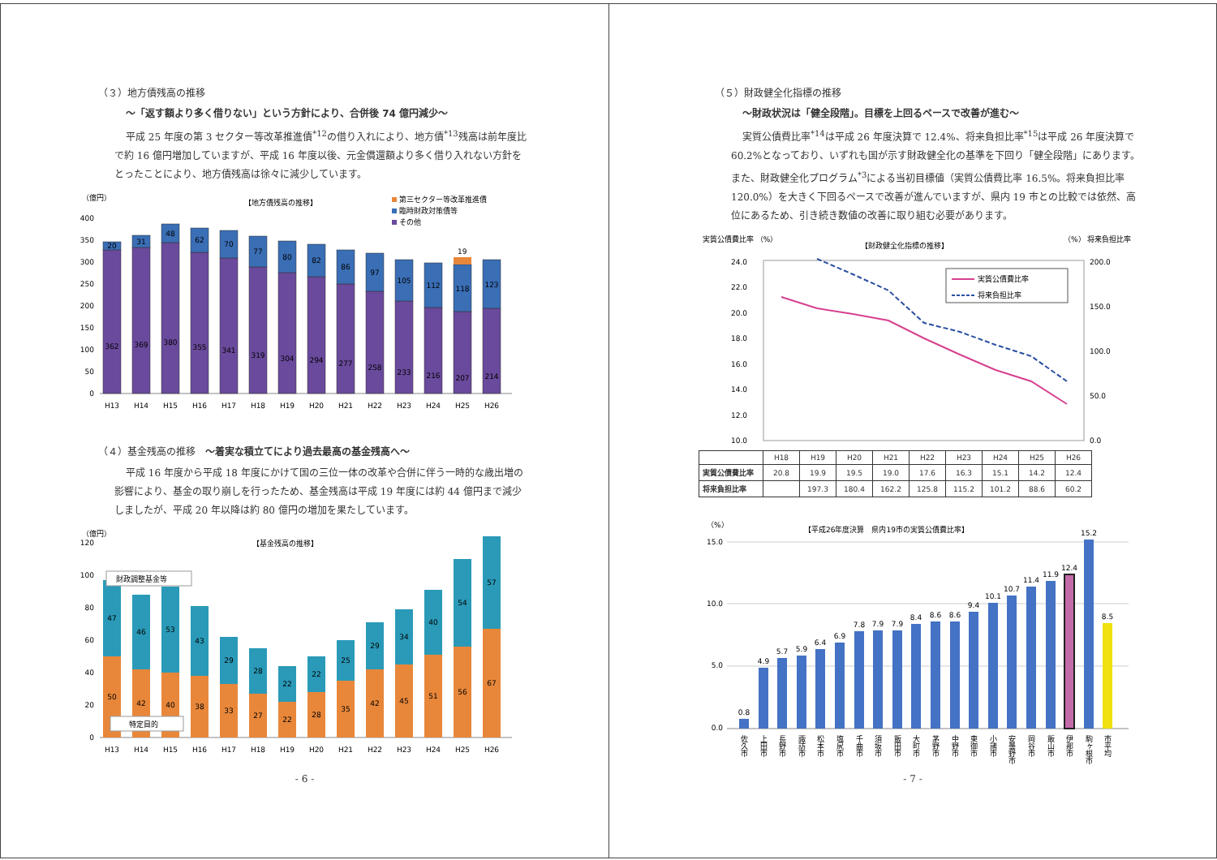（３）地方債残高の推移
～「返す額より多く借りない」という方針により、合併後 74 億円減少～
平成 25 年度の第 3 セクター等改革推進債<sup>*12</sup>の借り入れにより、地方債<sup>*13</sup>残高は前年度比で約 16 億円増加していますが、平成 16 年度以後、元金償還額より多く借り入れない方針をとったことにより、地方債残高は徐々に減少しています。
（億円）
【地方債残高の推移】
第三セクター等改革推進債
臨時財政対策債等
その他
0
50
100
150
200
250
300
350
400
19
362
369
380
355
341
319
304
294
277
258
233
216
207
214
20
31
48
62
70
77
80
82
86
97
105
112
118
123
H13
H14
H15
H16
H17
H18
H19
H20
H21
H22
H23
H24
H25
H26
（４）基金残高の推移　～着実な積立てにより過去最高の基金残高へ～
平成 16 年度から平成 18 年度にかけて国の三位一体の改革や合併に伴う一時的な歳出増の影響により、基金の取り崩しを行ったため、基金残高は平成 19 年度には約 44 億円まで減少しましたが、平成 20 年以降は約 80 億円の増加を果たしています。
（億円）
【基金残高の推移】
0
20
40
60
80
100
120
財政調整基金等
特定目的
50
42
40
38
33
27
22
28
35
42
45
51
56
67
47
46
53
43
29
28
22
22
25
29
34
40
54
57
H13
H14
H15
H16
H17
H18
H19
H20
H21
H22
H23
H24
H25
H26
- 6 -
（５）財政健全化指標の推移
～財政状況は「健全段階」。目標を上回るペースで改善が進む～
実質公債費比率<sup>*14</sup>は平成 26 年度決算で 12.4%、将来負担比率<sup>*15</sup>は平成 26 年度決算で 60.2%となっており、いずれも国が示す財政健全化の基準を下回り「健全段階」にあります。また、財政健全化プログラム<sup>*3</sup>による当初目標値（実質公債費比率 16.5%。将来負担比率 120.0%）を大きく下回るペースで改善が進んでいますが、県内 19 市との比較では依然、高位にあるため、引き続き数値の改善に取り組む必要があります。
実質公債費比率 （%）
【財政健全化指標の推移】
（%） 将来負担比率
24.0
22.0
20.0
18.0
16.0
14.0
12.0
10.0
200.0
150.0
100.0
50.0
0.0
実質公債費比率
将来負担比率
| | H18 | H19 | H20 | H21 | H22 | H23 | H24 | H25 | H26 |
| --- | --- | --- | --- | --- | --- | --- | --- | --- | --- |
| 実質公債費比率 | 20.8 | 19.9 | 19.5 | 19.0 | 17.6 | 16.3 | 15.1 | 14.2 | 12.4 |
| 将来負担比率 | | 197.3 | 180.4 | 162.2 | 125.8 | 115.2 | 101.2 | 88.6 | 60.2 |
（%）
【平成26年度決算　県内19市の実質公債費比率】
15.0
10.0
5.0
0.0
0.8
4.9
5.7
5.9
6.4
6.9
7.8
7.9
7.9
8.4
8.6
8.6
9.4
10.1
10.7
11.4
11.9
12.4
15.2
8.5
佐久市
上田市
長野市
諏訪市
松本市
塩尻市
千曲市
須坂市
飯田市
大町市
茅野市
中野市
東御市
小諸市
安曇野市
岡谷市
飯山市
伊那市
駒ヶ根市
市平均
- 7 -